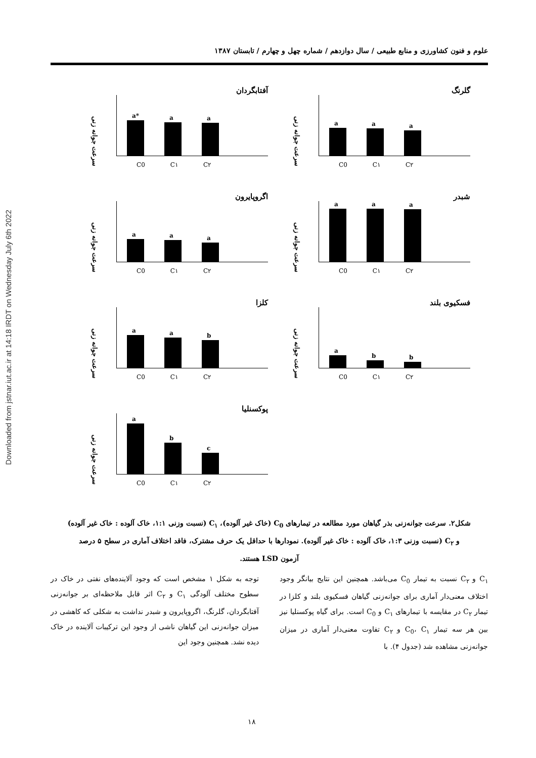Downloaded from jstnar.iut.ac.ir at 14:18 IRDT on Wednesday July 6th 2022
علوم و فنون کشاورزی و منابع طبیعی / سال دوازدهم / شماره چهل و چهارم / تابستان ۱۳۸۷
گلرنگ
سرعت جوانه زنی
a
a
a
C0 C۱ C۲
آفتابگردان
سرعت جوانه زنی
a*
a
a
C0 C۱ C۲
شبدر
سرعت جوانه زنی
a
a
a
C0 C۱ C۲
اگروپایرون
سرعت جوانه زنی
a
a
a
C0 C۱ C۲
فسکیوی بلند
سرعت جوانه زنی
a
b
b
C0 C۱ C۲
کلزا
سرعت جوانه زنی
a
a
b
C0 C۱ C۲
پوکسنلیا
سرعت جوانه زنی
a
b
c
C0 C۱ C۲
شکل۲. سرعت جوانه‌زنی بذر گیاهان مورد مطالعه در تیمارهای C<sub>0</sub> (خاک غیر آلوده)، C<sub>۱</sub> (نسبت وزنی ۱:۱، خاک آلوده : خاک غیر آلوده)
و C<sub>۲</sub> (نسبت وزنی ۱:۳، خاک آلوده : خاک غیر آلوده). نمودارها با حداقل یک حرف مشترک، فاقد اختلاف آماری در سطح ۵ درصد
آزمون LSD هستند.
C<sub>۱</sub> و C<sub>۲</sub> نسبت به تیمار C<sub>0</sub> می‌باشد. همچنین این نتایج بیانگر وجود اختلاف معنی‌دار آماری برای جوانه‌زنی گیاهان فسکیوی بلند و کلزا در تیمار C<sub>۲</sub> در مقایسه با تیمارهای C<sub>۱</sub> و C<sub>0</sub> است. برای گیاه پوکسنلیا نیز بین هر سه تیمار C<sub>0</sub>، C<sub>۱</sub> و C<sub>۲</sub> تفاوت معنی‌دار آماری در میزان جوانه‌زنی مشاهده شد (جدول ۴). با
توجه به شکل ۱ مشخص است که وجود آلاینده‌های نفتی در خاک در سطوح مختلف آلودگی C<sub>۱</sub> و C<sub>۲</sub> اثر قابل ملاحظه‌ای بر جوانه‌زنی آفتابگردان، گلرنگ، اگروپایرون و شبدر نداشت به شکلی که کاهشی در میزان جوانه‌زنی این گیاهان ناشی از وجود این ترکیبات آلاینده در خاک دیده نشد. همچنین وجود این
۱۸